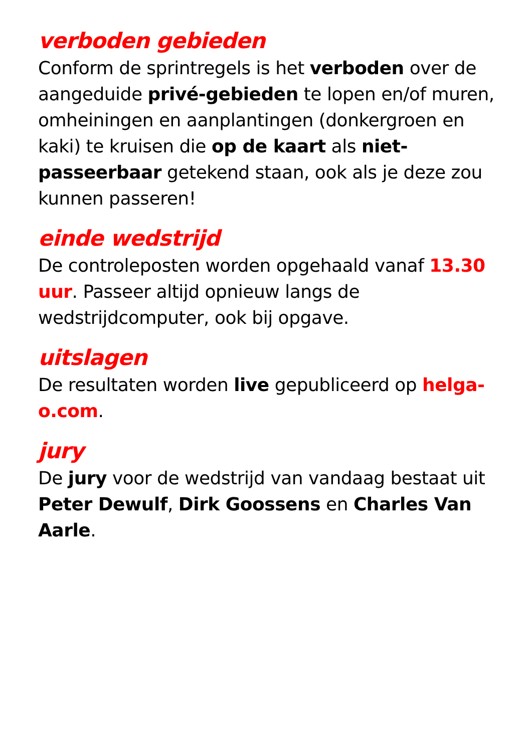verboden gebieden
Conform de sprintregels is het verboden over de aangeduide privé-gebieden te lopen en/of muren, omheiningen en aanplantingen (donkergroen en kaki) te kruisen die op de kaart als niet-passeerbaar getekend staan, ook als je deze zou kunnen passeren!
einde wedstrijd
De controleposten worden opgehaald vanaf 13.30 uur. Passeer altijd opnieuw langs de wedstrijdcomputer, ook bij opgave.
uitslagen
De resultaten worden live gepubliceerd op helga-o.com.
jury
De jury voor de wedstrijd van vandaag bestaat uit Peter Dewulf, Dirk Goossens en Charles Van Aarle.